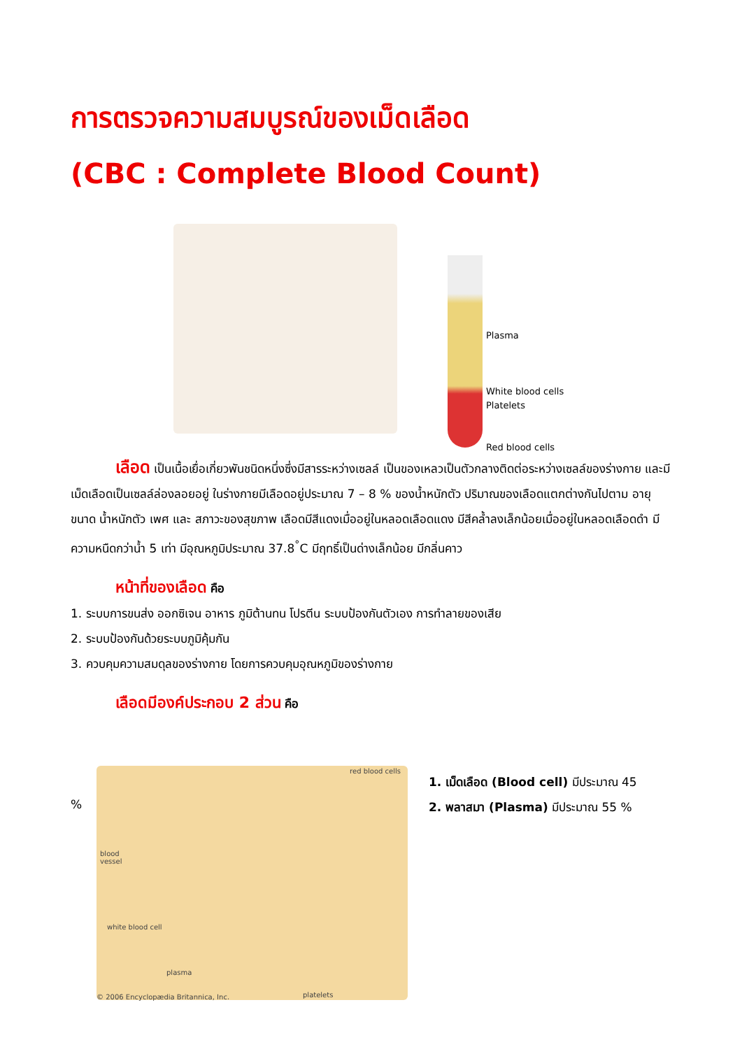การตรวจความสมบูรณ์ของเม็ดเลือด
(CBC : Complete Blood Count)
Plasma
White blood cells
Platelets
Red blood cells
เลือด เป็นเนื้อเยื่อเกี่ยวพันชนิดหนึ่งซึ่งมีสารระหว่างเซลล์ เป็นของเหลวเป็นตัวกลางติดต่อระหว่างเซลล์ของร่างกาย และมีเม็ดเลือดเป็นเซลล์ล่องลอยอยู่ ในร่างกายมีเลือดอยู่ประมาณ 7 – 8 % ของน้ำหนักตัว ปริมาณของเลือดแตกต่างกันไปตาม อายุ ขนาด น้ำหนักตัว เพศ และ สภาวะของสุขภาพ เลือดมีสีแดงเมื่ออยู่ในหลอดเลือดแดง มีสีคล้ำลงเล็กน้อยเมื่ออยู่ในหลอดเลือดดำ มีความหนืดกว่าน้ำ 5 เท่า มีอุณหภูมิประมาณ 37.8<sup>°</sup>C มีฤทธิ์เป็นด่างเล็กน้อย มีกลิ่นคาว
หน้าที่ของเลือด คือ
1. ระบบการขนส่ง ออกซิเจน อาหาร ภูมิต้านทน โปรตีน ระบบป้องกันตัวเอง การทำลายของเสีย
2. ระบบป้องกันด้วยระบบภูมิคุ้มกัน
3. ควบคุมความสมดุลของร่างกาย โดยการควบคุมอุณหภูมิของร่างกาย
เลือดมีองค์ประกอบ 2 ส่วน คือ
%
red blood cells
blood
vessel
white blood cell
plasma
© 2006 Encyclopædia Britannica, Inc. platelets
1. เม็ดเลือด (Blood cell) มีประมาณ 45
2. พลาสมา (Plasma) มีประมาณ 55 %